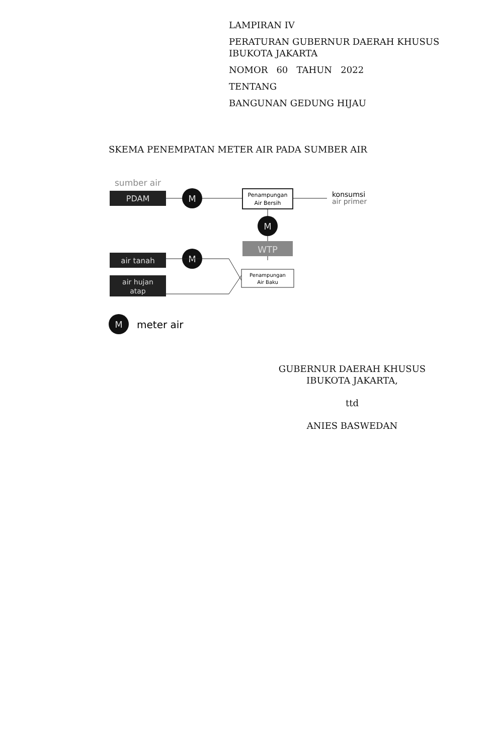LAMPIRAN IV
PERATURAN GUBERNUR DAERAH KHUSUS
IBUKOTA JAKARTA
NOMOR 60 TAHUN 2022
TENTANG
BANGUNAN GEDUNG HIJAU
SKEMA PENEMPATAN METER AIR PADA SUMBER AIR
sumber air
PDAM
M
Penampungan
Air Bersih
konsumsi
air primer
M
WTP
air tanah
M
Penampungan
Air Baku
air hujan
atap
M
meter air
GUBERNUR DAERAH KHUSUS
IBUKOTA JAKARTA,
ttd
ANIES BASWEDAN